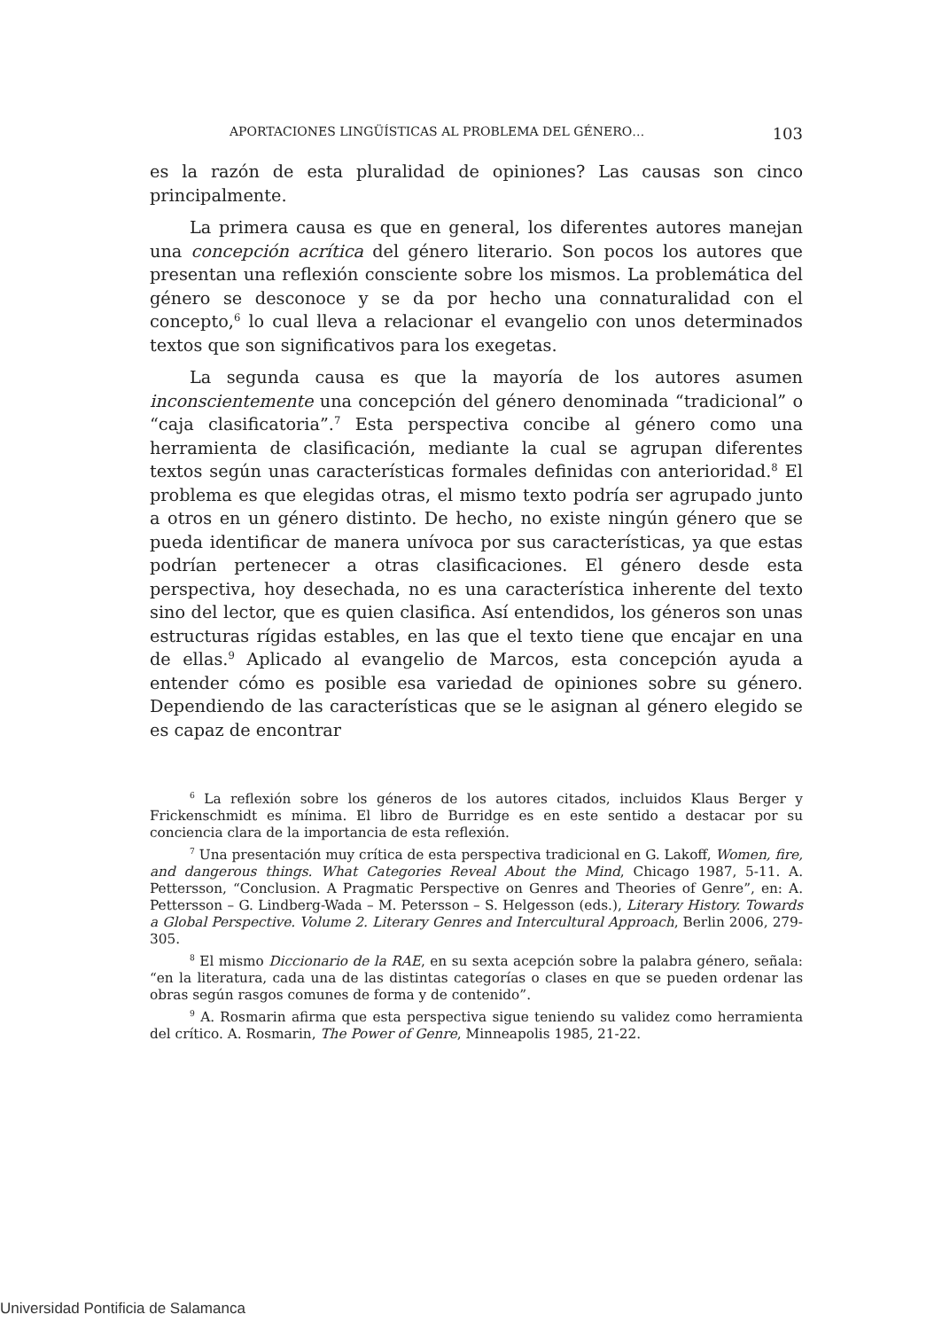APORTACIONES LINGÜÍSTICAS AL PROBLEMA DEL GÉNERO… 103
es la razón de esta pluralidad de opiniones? Las causas son cinco principalmente.
La primera causa es que en general, los diferentes autores manejan una concepción acrítica del género literario. Son pocos los autores que presentan una reflexión consciente sobre los mismos. La problemática del género se desconoce y se da por hecho una connaturalidad con el concepto,<sup>6</sup> lo cual lleva a relacionar el evangelio con unos determinados textos que son significativos para los exegetas.
La segunda causa es que la mayoría de los autores asumen inconscientemente una concepción del género denominada “tradicional” o “caja clasificatoria”.<sup>7</sup> Esta perspectiva concibe al género como una herramienta de clasificación, mediante la cual se agrupan diferentes textos según unas características formales definidas con anterioridad.<sup>8</sup> El problema es que elegidas otras, el mismo texto podría ser agrupado junto a otros en un género distinto. De hecho, no existe ningún género que se pueda identificar de manera unívoca por sus características, ya que estas podrían pertenecer a otras clasificaciones. El género desde esta perspectiva, hoy desechada, no es una característica inherente del texto sino del lector, que es quien clasifica. Así entendidos, los géneros son unas estructuras rígidas estables, en las que el texto tiene que encajar en una de ellas.<sup>9</sup> Aplicado al evangelio de Marcos, esta concepción ayuda a entender cómo es posible esa variedad de opiniones sobre su género. Dependiendo de las características que se le asignan al género elegido se es capaz de encontrar
<sup>6</sup> La reflexión sobre los géneros de los autores citados, incluidos Klaus Berger y Frickenschmidt es mínima. El libro de Burridge es en este sentido a destacar por su conciencia clara de la importancia de esta reflexión.
<sup>7</sup> Una presentación muy crítica de esta perspectiva tradicional en G. Lakoff, Women, fire, and dangerous things. What Categories Reveal About the Mind, Chicago 1987, 5-11. A. Pettersson, “Conclusion. A Pragmatic Perspective on Genres and Theories of Genre”, en: A. Pettersson – G. Lindberg-Wada – M. Petersson – S. Helgesson (eds.), Literary History. Towards a Global Perspective. Volume 2. Literary Genres and Intercultural Approach, Berlin 2006, 279-305.
<sup>8</sup> El mismo Diccionario de la RAE, en su sexta acepción sobre la palabra género, señala: “en la literatura, cada una de las distintas categorías o clases en que se pueden ordenar las obras según rasgos comunes de forma y de contenido”.
<sup>9</sup> A. Rosmarin afirma que esta perspectiva sigue teniendo su validez como herramienta del crítico. A. Rosmarin, The Power of Genre, Minneapolis 1985, 21-22.
Universidad Pontificia de Salamanca